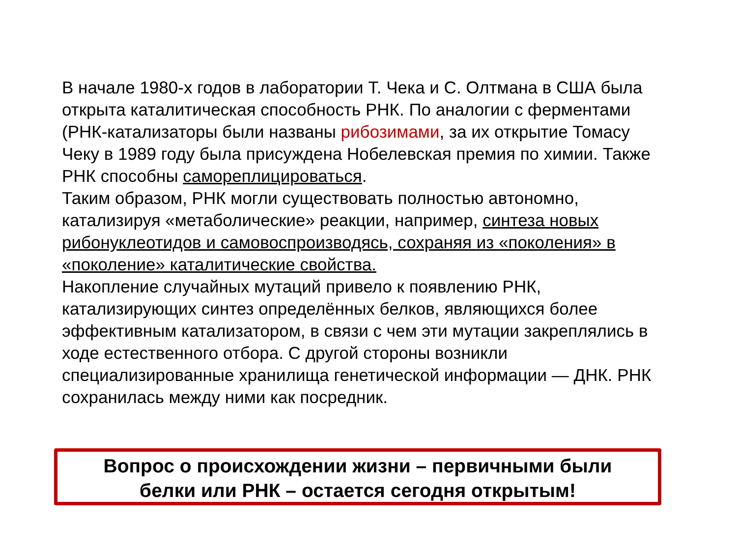В начале 1980-х годов в лаборатории Т. Чека и С. Олтмана в США была открыта каталитическая способность РНК. По аналогии с ферментами (РНК-катализаторы были названы рибозимами, за их открытие Томасу Чеку в 1989 году была присуждена Нобелевская премия по химии. Также РНК способны самореплицироваться.
Таким образом, РНК могли существовать полностью автономно, катализируя «метаболические» реакции, например, синтеза новых рибонуклеотидов и самовоспроизводясь, сохраняя из «поколения» в «поколение» каталитические свойства.
Накопление случайных мутаций привело к появлению РНК, катализирующих синтез определённых белков, являющихся более эффективным катализатором, в связи с чем эти мутации закреплялись в ходе естественного отбора. С другой стороны возникли специализированные хранилища генетической информации — ДНК. РНК сохранилась между ними как посредник.
Вопрос о происхождении жизни – первичными были
белки или РНК – остается сегодня открытым!